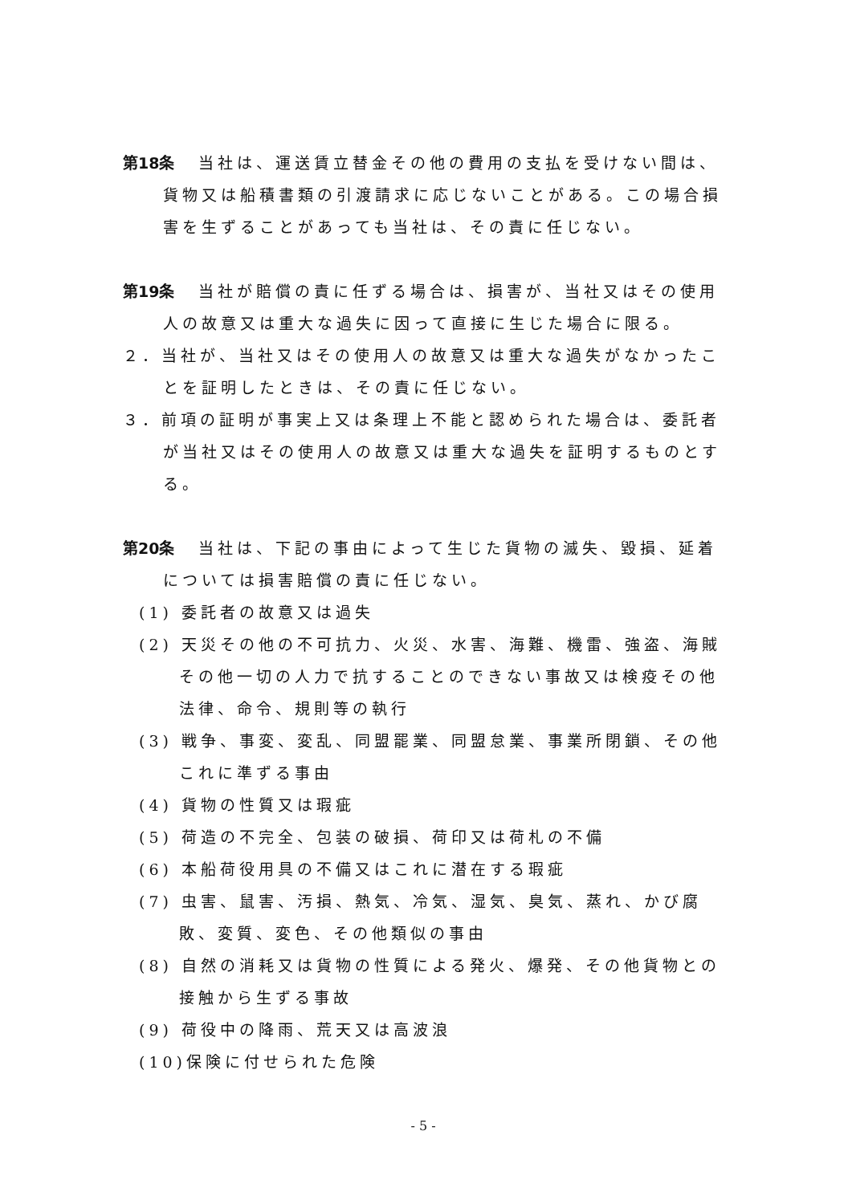第18条 当社は、運送賃立替金その他の費用の支払を受けない間は、貨物又は船積書類の引渡請求に応じないことがある。この場合損害を生ずることがあっても当社は、その責に任じない。
第19条 当社が賠償の責に任ずる場合は、損害が、当社又はその使用人の故意又は重大な過失に因って直接に生じた場合に限る。
２．当社が、当社又はその使用人の故意又は重大な過失がなかったことを証明したときは、その責に任じない。
３．前項の証明が事実上又は条理上不能と認められた場合は、委託者が当社又はその使用人の故意又は重大な過失を証明するものとする。
第20条 当社は、下記の事由によって生じた貨物の滅失、毀損、延着については損害賠償の責に任じない。
(1) 委託者の故意又は過失
(2) 天災その他の不可抗力、火災、水害、海難、機雷、強盗、海賊その他一切の人力で抗することのできない事故又は検疫その他法律、命令、規則等の執行
(3) 戦争、事変、変乱、同盟罷業、同盟怠業、事業所閉鎖、その他これに準ずる事由
(4) 貨物の性質又は瑕疵
(5) 荷造の不完全、包装の破損、荷印又は荷札の不備
(6) 本船荷役用具の不備又はこれに潜在する瑕疵
(7) 虫害、鼠害、汚損、熱気、冷気、湿気、臭気、蒸れ、かび腐敗、変質、変色、その他類似の事由
(8) 自然の消耗又は貨物の性質による発火、爆発、その他貨物との接触から生ずる事故
(9) 荷役中の降雨、荒天又は高波浪
(10)保険に付せられた危険
- 5 -